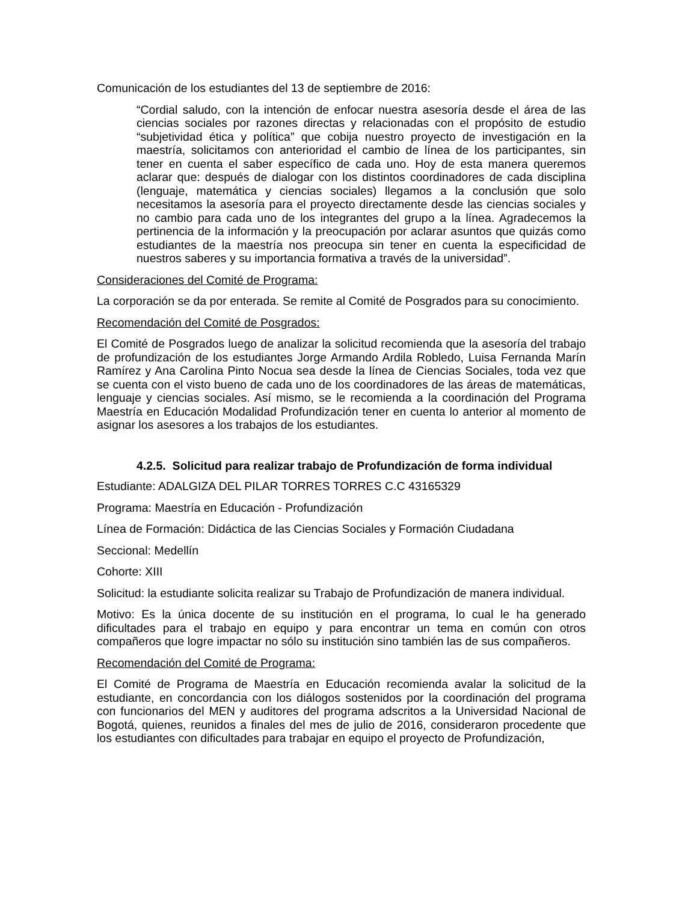Comunicación de los estudiantes del 13 de septiembre de 2016:
“Cordial saludo, con la intención de enfocar nuestra asesoría desde el área de las ciencias sociales por razones directas y relacionadas con el propósito de estudio “subjetividad ética y política” que cobija nuestro proyecto de investigación en la maestría, solicitamos con anterioridad el cambio de línea de los participantes, sin tener en cuenta el saber específico de cada uno. Hoy de esta manera queremos aclarar que: después de dialogar con los distintos coordinadores de cada disciplina (lenguaje, matemática y ciencias sociales) llegamos a la conclusión que solo necesitamos la asesoría para el proyecto directamente desde las ciencias sociales y no cambio para cada uno de los integrantes del grupo a la línea. Agradecemos la pertinencia de la información y la preocupación por aclarar asuntos que quizás como estudiantes de la maestría nos preocupa sin tener en cuenta la especificidad de nuestros saberes y su importancia formativa a través de la universidad”.
Consideraciones del Comité de Programa:
La corporación se da por enterada. Se remite al Comité de Posgrados para su conocimiento.
Recomendación del Comité de Posgrados:
El Comité de Posgrados luego de analizar la solicitud recomienda que la asesoría del trabajo de profundización de los estudiantes Jorge Armando Ardila Robledo, Luisa Fernanda Marín Ramírez y Ana Carolina Pinto Nocua sea desde la línea de Ciencias Sociales, toda vez que se cuenta con el visto bueno de cada uno de los coordinadores de las áreas de matemáticas, lenguaje y ciencias sociales. Así mismo, se le recomienda a la coordinación del Programa Maestría en Educación Modalidad Profundización tener en cuenta lo anterior al momento de asignar los asesores a los trabajos de los estudiantes.
4.2.5. Solicitud para realizar trabajo de Profundización de forma individual
Estudiante: ADALGIZA DEL PILAR TORRES TORRES C.C 43165329
Programa: Maestría en Educación - Profundización
Línea de Formación: Didáctica de las Ciencias Sociales y Formación Ciudadana
Seccional: Medellín
Cohorte: XIII
Solicitud: la estudiante solicita realizar su Trabajo de Profundización de manera individual.
Motivo: Es la única docente de su institución en el programa, lo cual le ha generado dificultades para el trabajo en equipo y para encontrar un tema en común con otros compañeros que logre impactar no sólo su institución sino también las de sus compañeros.
Recomendación del Comité de Programa:
El Comité de Programa de Maestría en Educación recomienda avalar la solicitud de la estudiante, en concordancia con los diálogos sostenidos por la coordinación del programa con funcionarios del MEN y auditores del programa adscritos a la Universidad Nacional de Bogotá, quienes, reunidos a finales del mes de julio de 2016, consideraron procedente que los estudiantes con dificultades para trabajar en equipo el proyecto de Profundización,